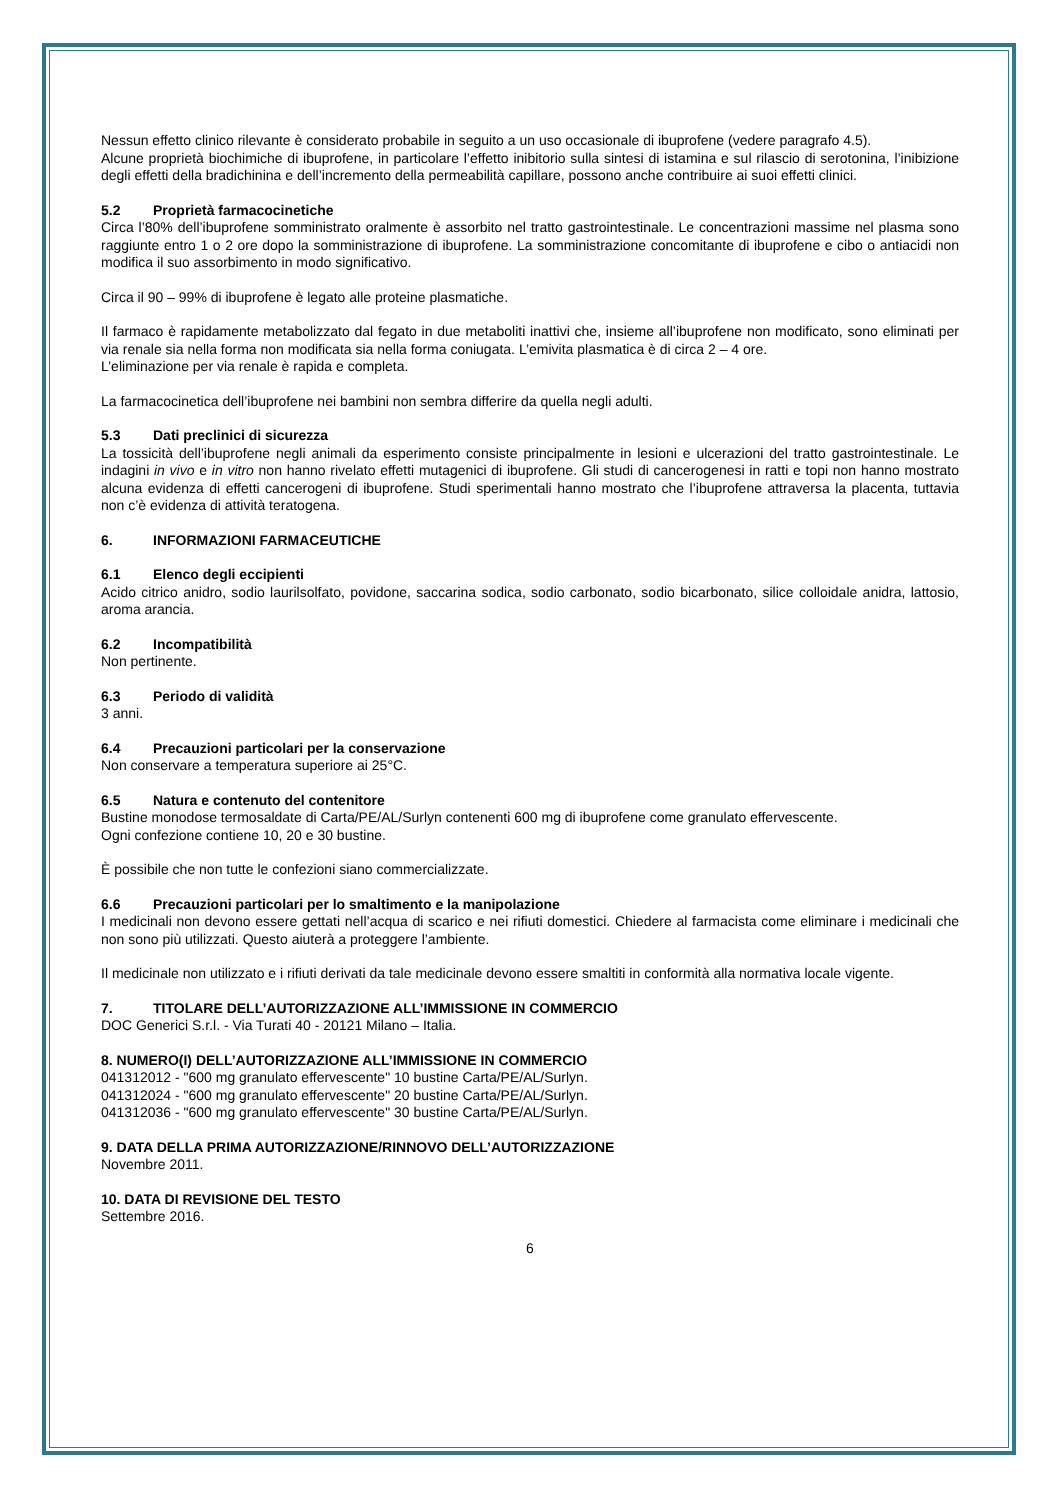Nessun effetto clinico rilevante è considerato probabile in seguito a un uso occasionale di ibuprofene (vedere paragrafo 4.5).
Alcune proprietà biochimiche di ibuprofene, in particolare l’effetto inibitorio sulla sintesi di istamina e sul rilascio di serotonina, l’inibizione degli effetti della bradichinina e dell’incremento della permeabilità capillare, possono anche contribuire ai suoi effetti clinici.
5.2 Proprietà farmacocinetiche
Circa l’80% dell’ibuprofene somministrato oralmente è assorbito nel tratto gastrointestinale. Le concentrazioni massime nel plasma sono raggiunte entro 1 o 2 ore dopo la somministrazione di ibuprofene. La somministrazione concomitante di ibuprofene e cibo o antiacidi non modifica il suo assorbimento in modo significativo.
Circa il 90 – 99% di ibuprofene è legato alle proteine plasmatiche.
Il farmaco è rapidamente metabolizzato dal fegato in due metaboliti inattivi che, insieme all’ibuprofene non modificato, sono eliminati per via renale sia nella forma non modificata sia nella forma coniugata. L’emivita plasmatica è di circa 2 – 4 ore.
L’eliminazione per via renale è rapida e completa.
La farmacocinetica dell’ibuprofene nei bambini non sembra differire da quella negli adulti.
5.3 Dati preclinici di sicurezza
La tossicità dell’ibuprofene negli animali da esperimento consiste principalmente in lesioni e ulcerazioni del tratto gastrointestinale. Le indagini in vivo e in vitro non hanno rivelato effetti mutagenici di ibuprofene. Gli studi di cancerogenesi in ratti e topi non hanno mostrato alcuna evidenza di effetti cancerogeni di ibuprofene. Studi sperimentali hanno mostrato che l’ibuprofene attraversa la placenta, tuttavia non c’è evidenza di attività teratogena.
6. INFORMAZIONI FARMACEUTICHE
6.1 Elenco degli eccipienti
Acido citrico anidro, sodio laurilsolfato, povidone, saccarina sodica, sodio carbonato, sodio bicarbonato, silice colloidale anidra, lattosio, aroma arancia.
6.2 Incompatibilità
Non pertinente.
6.3 Periodo di validità
3 anni.
6.4 Precauzioni particolari per la conservazione
Non conservare a temperatura superiore ai 25°C.
6.5 Natura e contenuto del contenitore
Bustine monodose termosaldate di Carta/PE/AL/Surlyn contenenti 600 mg di ibuprofene come granulato effervescente.
Ogni confezione contiene 10, 20 e 30 bustine.
È possibile che non tutte le confezioni siano commercializzate.
6.6 Precauzioni particolari per lo smaltimento e la manipolazione
I medicinali non devono essere gettati nell’acqua di scarico e nei rifiuti domestici. Chiedere al farmacista come eliminare i medicinali che non sono più utilizzati. Questo aiuterà a proteggere l’ambiente.
Il medicinale non utilizzato e i rifiuti derivati da tale medicinale devono essere smaltiti in conformità alla normativa locale vigente.
7. TITOLARE DELL’AUTORIZZAZIONE ALL’IMMISSIONE IN COMMERCIO
DOC Generici S.r.l. - Via Turati 40 - 20121 Milano – Italia.
8. NUMERO(I) DELL’AUTORIZZAZIONE ALL’IMMISSIONE IN COMMERCIO
041312012 - "600 mg granulato effervescente" 10 bustine Carta/PE/AL/Surlyn.
041312024 - "600 mg granulato effervescente" 20 bustine Carta/PE/AL/Surlyn.
041312036 - "600 mg granulato effervescente" 30 bustine Carta/PE/AL/Surlyn.
9. DATA DELLA PRIMA AUTORIZZAZIONE/RINNOVO DELL’AUTORIZZAZIONE
Novembre 2011.
10. DATA DI REVISIONE DEL TESTO
Settembre 2016.
6